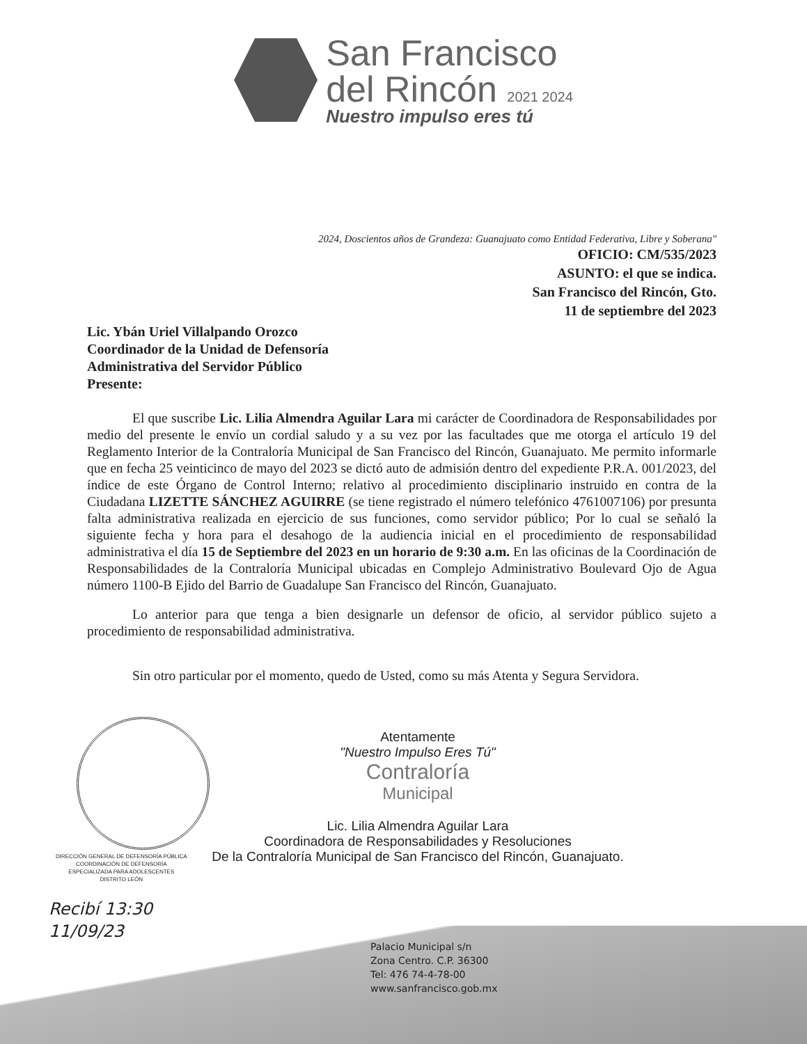San Francisco
del Rincón 2021 2024
Nuestro impulso eres tú
2024, Doscientos años de Grandeza: Guanajuato como Entidad Federativa, Libre y Soberana"
OFICIO: CM/535/2023
ASUNTO: el que se indica.
San Francisco del Rincón, Gto.
11 de septiembre del 2023
Lic. Ybán Uriel Villalpando Orozco
Coordinador de la Unidad de Defensoría
Administrativa del Servidor Público
Presente:
El que suscribe Lic. Lilia Almendra Aguilar Lara mi carácter de Coordinadora de Responsabilidades por medio del presente le envío un cordial saludo y a su vez por las facultades que me otorga el artículo 19 del Reglamento Interior de la Contraloría Municipal de San Francisco del Rincón, Guanajuato. Me permito informarle que en fecha 25 veinticinco de mayo del 2023 se dictó auto de admisión dentro del expediente P.R.A. 001/2023, del índice de este Órgano de Control Interno; relativo al procedimiento disciplinario instruido en contra de la Ciudadana LIZETTE SÁNCHEZ AGUIRRE (se tiene registrado el número telefónico 4761007106) por presunta falta administrativa realizada en ejercicio de sus funciones, como servidor público; Por lo cual se señaló la siguiente fecha y hora para el desahogo de la audiencia inicial en el procedimiento de responsabilidad administrativa el día 15 de Septiembre del 2023 en un horario de 9:30 a.m. En las oficinas de la Coordinación de Responsabilidades de la Contraloría Municipal ubicadas en Complejo Administrativo Boulevard Ojo de Agua número 1100-B Ejido del Barrio de Guadalupe San Francisco del Rincón, Guanajuato.
Lo anterior para que tenga a bien designarle un defensor de oficio, al servidor público sujeto a procedimiento de responsabilidad administrativa.
Sin otro particular por el momento, quedo de Usted, como su más Atenta y Segura Servidora.
Atentamente
"Nuestro Impulso Eres Tú"
Contraloría
Municipal
Lic. Lilia Almendra Aguilar Lara
Coordinadora de Responsabilidades y Resoluciones
De la Contraloría Municipal de San Francisco del Rincón, Guanajuato.
DIRECCIÓN GENERAL DE DEFENSORÍA PÚBLICA
COORDINACIÓN DE DEFENSORÍA
ESPECIALIZADA PARA ADOLESCENTES
DISTRITO LEÓN
Recibí 13:30
11/09/23
Palacio Municipal s/n
Zona Centro. C.P. 36300
Tel: 476 74-4-78-00
www.sanfrancisco.gob.mx